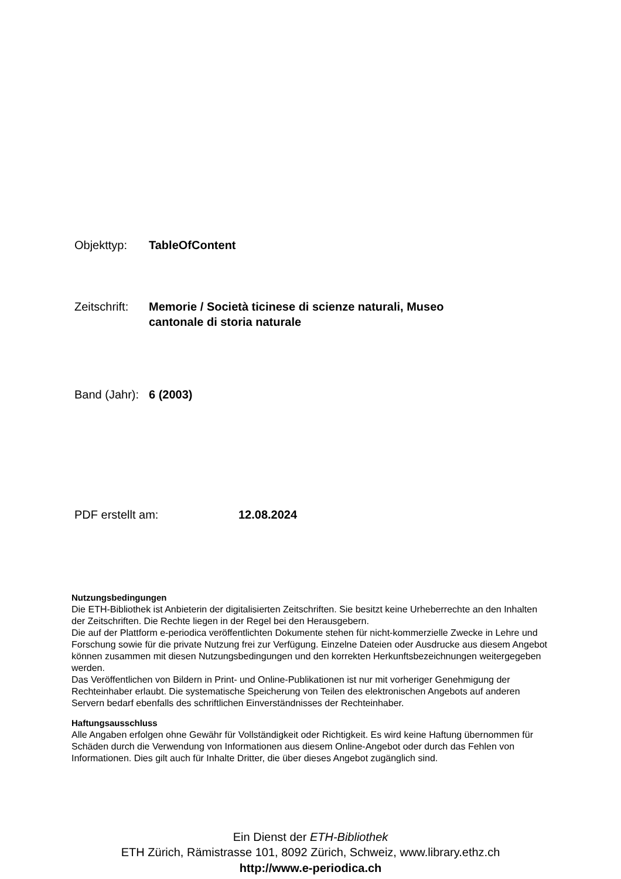Objekttyp: TableOfContent
Zeitschrift:
Memorie / Società ticinese di scienze naturali, Museo cantonale di storia naturale
Band (Jahr):
6 (2003)
PDF erstellt am: 12.08.2024
Nutzungsbedingungen
Die ETH-Bibliothek ist Anbieterin der digitalisierten Zeitschriften. Sie besitzt keine Urheberrechte an den Inhalten der Zeitschriften. Die Rechte liegen in der Regel bei den Herausgebern.
Die auf der Plattform e-periodica veröffentlichten Dokumente stehen für nicht-kommerzielle Zwecke in Lehre und Forschung sowie für die private Nutzung frei zur Verfügung. Einzelne Dateien oder Ausdrucke aus diesem Angebot können zusammen mit diesen Nutzungsbedingungen und den korrekten Herkunftsbezeichnungen weitergegeben werden.
Das Veröffentlichen von Bildern in Print- und Online-Publikationen ist nur mit vorheriger Genehmigung der Rechteinhaber erlaubt. Die systematische Speicherung von Teilen des elektronischen Angebots auf anderen Servern bedarf ebenfalls des schriftlichen Einverständnisses der Rechteinhaber.
Haftungsausschluss
Alle Angaben erfolgen ohne Gewähr für Vollständigkeit oder Richtigkeit. Es wird keine Haftung übernommen für Schäden durch die Verwendung von Informationen aus diesem Online-Angebot oder durch das Fehlen von Informationen. Dies gilt auch für Inhalte Dritter, die über dieses Angebot zugänglich sind.
Ein Dienst der ETH-Bibliothek
ETH Zürich, Rämistrasse 101, 8092 Zürich, Schweiz, www.library.ethz.ch
http://www.e-periodica.ch